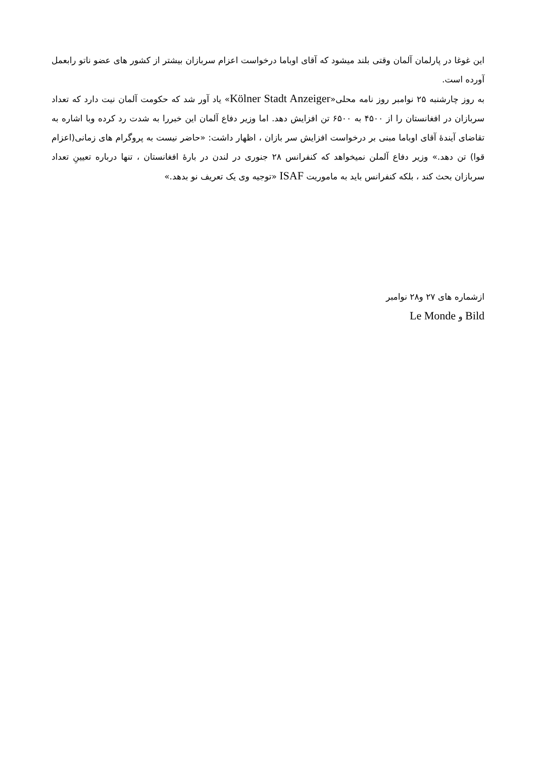این غوغا در پارلمان آلمان وقتی بلند میشود که آقای اوباما درخواست اعزام سربازان بیشتر از کشور های عضو ناتو رابعمل آورده است.
به روز چارشنبه ۲۵ نوامبر روز نامه محلی«Kölner Stadt Anzeiger» یاد آور شد که حکومت آلمان نیت دارد که تعداد سربازان در افغانستان را از ۴۵۰۰ به ۶۵۰۰ تن افزایش دهد. اما وزیر دفاع آلمان این خبررا به شدت رد کرده وبا اشاره به تقاضای آیندۀ آقای اوباما مبنی بر درخواست افزایش سر بازان ، اظهار داشت: «حاضر نیست به پروگرام های زمانی(اعزام قوا) تن دهد.» وزیر دفاع آلملن نمیخواهد که کنفرانس ۲۸ جنوری در لندن در بارۀ افغانستان ، تنها درباره تعیینِ تعداد سربازان بحث کند ، بلکه کنفرانس باید به ماموریت ISAF «توجیه وی یک تعریف نو بدهد.»
ازشماره های ۲۷ و۲۸ نوامبر
Bild و Le Monde